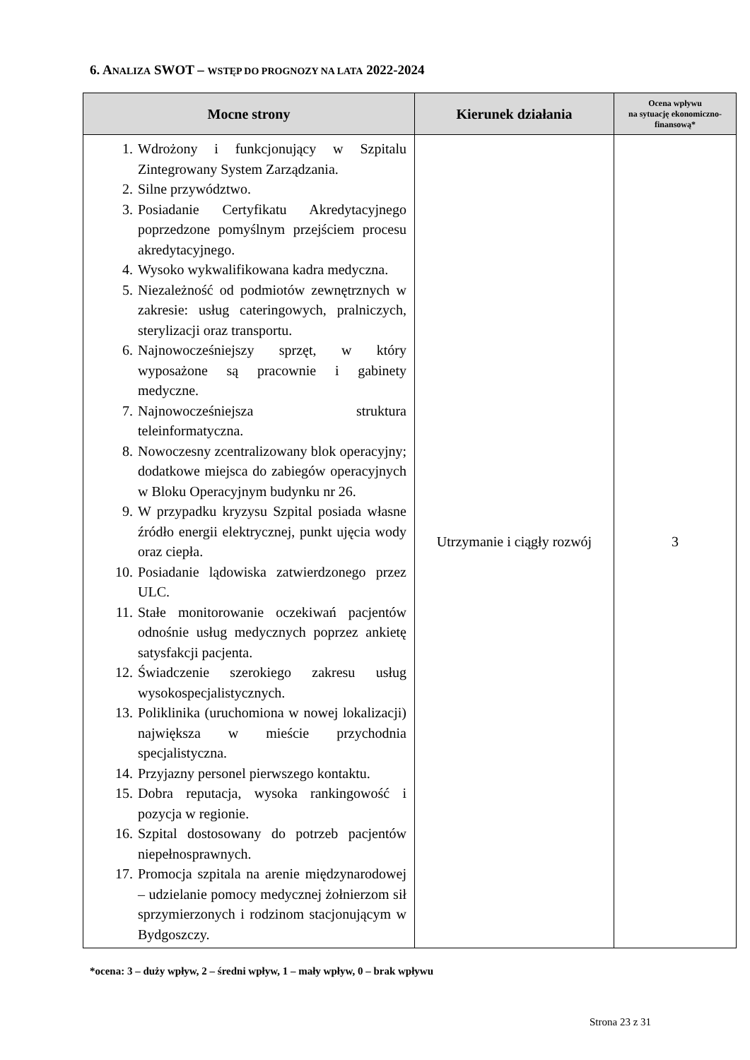6. ANALIZA SWOT – WSTĘP DO PROGNOZY NA LATA 2022-2024
| Mocne strony | Kierunek działania | Ocena wpływu na sytuację ekonomiczno-finansową* |
| --- | --- | --- |
| 1. Wdrożony i funkcjonujący w Szpitalu Zintegrowany System Zarządzania. 2. Silne przywództwo. 3. Posiadanie Certyfikatu Akredytacyjnego poprzedzone pomyślnym przejściem procesu akredytacyjnego. 4. Wysoko wykwalifikowana kadra medyczna. 5. Niezależność od podmiotów zewnętrznych w zakresie: usług cateringowych, pralniczych, sterylizacji oraz transportu. 6. Najnowocześniejszy sprzęt, w który wyposażone są pracownie i gabinety medyczne. 7. Najnowocześniejsza struktura teleinformatyczna. 8. Nowoczesny zcentralizowany blok operacyjny; dodatkowe miejsca do zabiegów operacyjnych w Bloku Operacyjnym budynku nr 26. 9. W przypadku kryzysu Szpital posiada własne źródło energii elektrycznej, punkt ujęcia wody oraz ciepła. 10. Posiadanie lądowiska zatwierdzonego przez ULC. 11. Stałe monitorowanie oczekiwań pacjentów odnośnie usług medycznych poprzez ankietę satysfakcji pacjenta. 12. Świadczenie szerokiego zakresu usług wysokospecjalistycznych. 13. Poliklinika (uruchomiona w nowej lokalizacji) największa w mieście przychodnia specjalistyczna. 14. Przyjazny personel pierwszego kontaktu. 15. Dobra reputacja, wysoka rankingowość i pozycja w regionie. 16. Szpital dostosowany do potrzeb pacjentów niepełnosprawnych. 17. Promocja szpitala na arenie międzynarodowej – udzielanie pomocy medycznej żołnierzom sił sprzymierzonych i rodzinom stacjonującym w Bydgoszczy. | Utrzymanie i ciągły rozwój | 3 |
*ocena: 3 – duży wpływ, 2 – średni wpływ, 1 – mały wpływ, 0 – brak wpływu
Strona 23 z 31